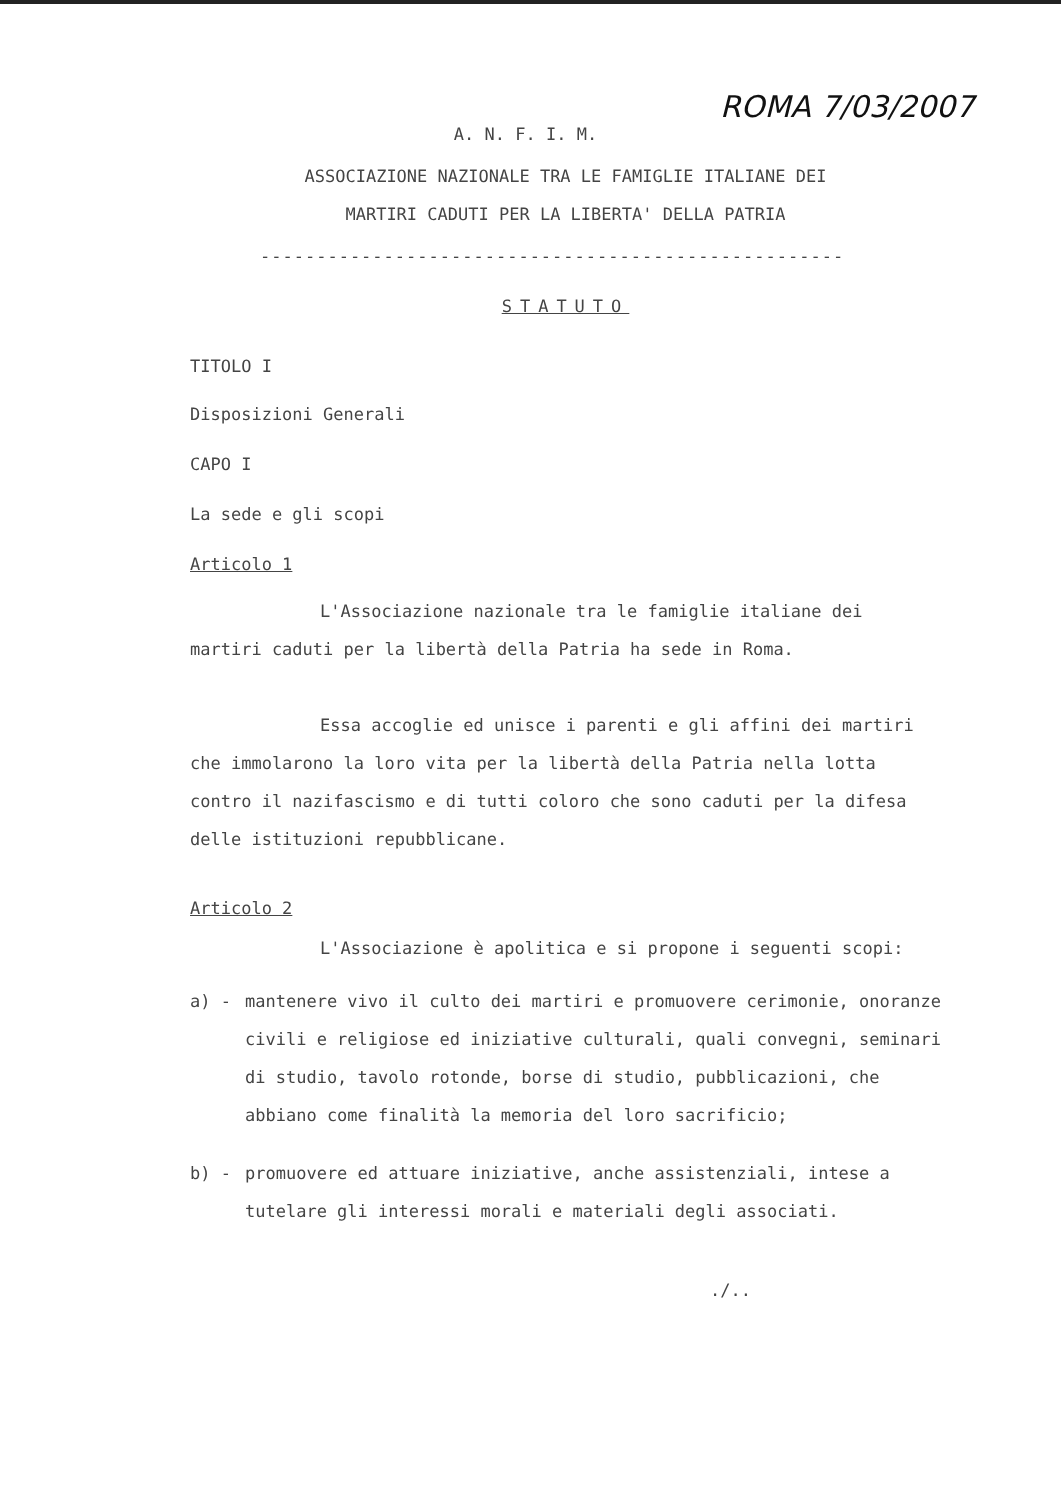ROMA 7/03/2007
A. N. F. I. M.
ASSOCIAZIONE NAZIONALE TRA LE FAMIGLIE ITALIANE DEI
MARTIRI CADUTI PER LA LIBERTA' DELLA PATRIA
----------------------------------------------------
STATUTO
TITOLO I
Disposizioni Generali
CAPO I
La sede e gli scopi
Articolo 1
L'Associazione nazionale tra le famiglie italiane dei martiri caduti per la libertà della Patria ha sede in Roma.
Essa accoglie ed unisce i parenti e gli affini dei martiri che immolarono la loro vita per la libertà della Patria nella lotta contro il nazifascismo e di tutti coloro che sono caduti per la difesa delle istituzioni repubblicane.
Articolo 2
L'Associazione è apolitica e si propone i seguenti scopi:
a) - mantenere vivo il culto dei martiri e promuovere cerimonie, onoranze civili e religiose ed iniziative culturali, quali convegni, seminari di studio, tavolo rotonde, borse di studio, pubblicazioni, che abbiano come finalità la memoria del loro sacrificio;
b) - promuovere ed attuare iniziative, anche assistenziali, intese a tutelare gli interessi morali e materiali degli associati.
./..